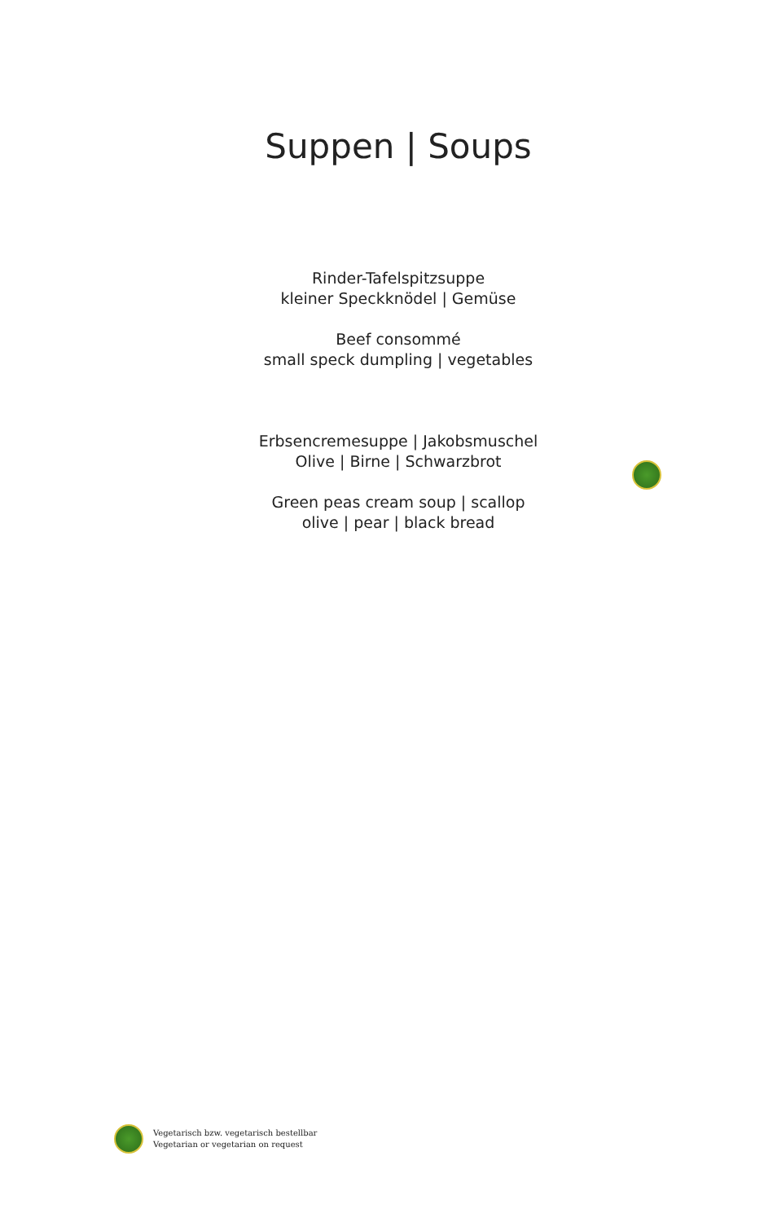Suppen | Soups
Rinder-Tafelspitzsuppe
kleiner Speckknödel | Gemüse
Beef consommé
small speck dumpling | vegetables
Erbsencremesuppe | Jakobsmuschel
Olive | Birne | Schwarzbrot
Green peas cream soup | scallop
olive | pear | black bread
Vegetarisch bzw. vegetarisch bestellbar
Vegetarian or vegetarian on request